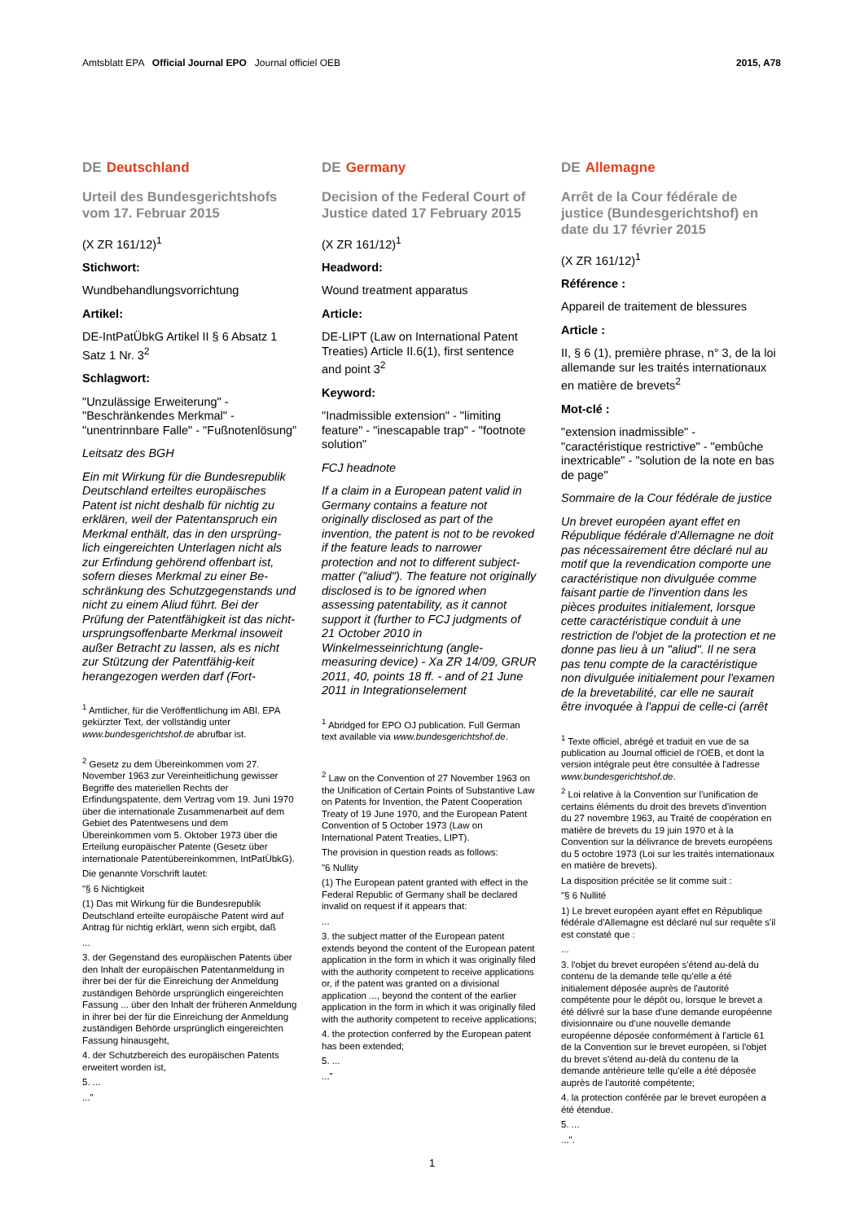Amtsblatt EPA Official Journal EPO Journal officiel OEB
2015, A78
DE Deutschland
Urteil des Bundesgerichtshofs vom 17. Februar 2015
(X ZR 161/12)<sup>1</sup>
Stichwort:
Wundbehandlungsvorrichtung
Artikel:
DE-IntPatÜbkG Artikel II § 6 Absatz 1 Satz 1 Nr. 3<sup>2</sup>
Schlagwort:
"Unzulässige Erweiterung" - "Beschränkendes Merkmal" - "unentrinnbare Falle" - "Fußnotenlösung"
Leitsatz des BGH
Ein mit Wirkung für die Bundesrepublik Deutschland erteiltes europäisches Patent ist nicht deshalb für nichtig zu erklären, weil der Patentanspruch ein Merkmal enthält, das in den ursprüng-lich eingereichten Unterlagen nicht als zur Erfindung gehörend offenbart ist, sofern dieses Merkmal zu einer Be-schränkung des Schutzgegenstands und nicht zu einem Aliud führt. Bei der Prüfung der Patentfähigkeit ist das nicht-ursprungsoffenbarte Merkmal insoweit außer Betracht zu lassen, als es nicht zur Stützung der Patentfähig-keit herangezogen werden darf (Fort-
<sup>1</sup> Amtlicher, für die Veröffentlichung im ABl. EPA gekürzter Text, der vollständig unter www.bundesgerichtshof.de abrufbar ist.
<sup>2</sup> Gesetz zu dem Übereinkommen vom 27. November 1963 zur Vereinheitlichung gewisser Begriffe des materiellen Rechts der Erfindungspatente, dem Vertrag vom 19. Juni 1970 über die internationale Zusammenarbeit auf dem Gebiet des Patentwesens und dem Übereinkommen vom 5. Oktober 1973 über die Erteilung europäischer Patente (Gesetz über internationale Patentübereinkommen, IntPatÜbkG).
Die genannte Vorschrift lautet:
"§ 6 Nichtigkeit
(1) Das mit Wirkung für die Bundesrepublik Deutschland erteilte europäische Patent wird auf Antrag für nichtig erklärt, wenn sich ergibt, daß
...
3. der Gegenstand des europäischen Patents über den Inhalt der europäischen Patentanmeldung in ihrer bei der für die Einreichung der Anmeldung zuständigen Behörde ursprünglich eingereichten Fassung ... über den Inhalt der früheren Anmeldung in ihrer bei der für die Einreichung der Anmeldung zuständigen Behörde ursprünglich eingereichten Fassung hinausgeht,
4. der Schutzbereich des europäischen Patents erweitert worden ist,
5. ...
..."
DE Germany
Decision of the Federal Court of Justice dated 17 February 2015
(X ZR 161/12)<sup>1</sup>
Headword:
Wound treatment apparatus
Article:
DE-LIPT (Law on International Patent Treaties) Article II.6(1), first sentence and point 3<sup>2</sup>
Keyword:
"Inadmissible extension" - "limiting feature" - "inescapable trap" - "footnote solution"
FCJ headnote
If a claim in a European patent valid in Germany contains a feature not originally disclosed as part of the invention, the patent is not to be revoked if the feature leads to narrower protection and not to different subject-matter ("aliud"). The feature not originally disclosed is to be ignored when assessing patentability, as it cannot support it (further to FCJ judgments of 21 October 2010 in Winkelmesseinrichtung (angle-measuring device) - Xa ZR 14/09, GRUR 2011, 40, points 18 ff. - and of 21 June 2011 in Integrationselement
<sup>1</sup> Abridged for EPO OJ publication. Full German text available via www.bundesgerichtshof.de.
<sup>2</sup> Law on the Convention of 27 November 1963 on the Unification of Certain Points of Substantive Law on Patents for Invention, the Patent Cooperation Treaty of 19 June 1970, and the European Patent Convention of 5 October 1973 (Law on International Patent Treaties, LIPT).
The provision in question reads as follows:
"6 Nullity
(1) The European patent granted with effect in the Federal Republic of Germany shall be declared invalid on request if it appears that:
...
3. the subject matter of the European patent extends beyond the content of the European patent application in the form in which it was originally filed with the authority competent to receive applications or, if the patent was granted on a divisional application ..., beyond the content of the earlier application in the form in which it was originally filed with the authority competent to receive applications;
4. the protection conferred by the European patent has been extended;
5. ...
..."
DE Allemagne
Arrêt de la Cour fédérale de justice (Bundesgerichtshof) en date du 17 février 2015
(X ZR 161/12)<sup>1</sup>
Référence :
Appareil de traitement de blessures
Article :
II, § 6 (1), première phrase, n° 3, de la loi allemande sur les traités internationaux en matière de brevets<sup>2</sup>
Mot-clé :
"extension inadmissible" - "caractéristique restrictive" - "embûche inextricable" - "solution de la note en bas de page"
Sommaire de la Cour fédérale de justice
Un brevet européen ayant effet en République fédérale d'Allemagne ne doit pas nécessairement être déclaré nul au motif que la revendication comporte une caractéristique non divulguée comme faisant partie de l'invention dans les pièces produites initialement, lorsque cette caractéristique conduit à une restriction de l'objet de la protection et ne donne pas lieu à un "aliud". Il ne sera pas tenu compte de la caractéristique non divulguée initialement pour l'examen de la brevetabilité, car elle ne saurait être invoquée à l'appui de celle-ci (arrêt
<sup>1</sup> Texte officiel, abrégé et traduit en vue de sa publication au Journal officiel de l'OEB, et dont la version intégrale peut être consultée à l'adresse www.bundesgerichtshof.de.
<sup>2</sup> Loi relative à la Convention sur l'unification de certains éléments du droit des brevets d'invention du 27 novembre 1963, au Traité de coopération en matière de brevets du 19 juin 1970 et à la Convention sur la délivrance de brevets européens du 5 octobre 1973 (Loi sur les traités internationaux en matière de brevets).
La disposition précitée se lit comme suit :
"§ 6 Nullité
1) Le brevet européen ayant effet en République fédérale d'Allemagne est déclaré nul sur requête s'il est constaté que :
...
3. l'objet du brevet européen s'étend au-delà du contenu de la demande telle qu'elle a été initialement déposée auprès de l'autorité compétente pour le dépôt ou, lorsque le brevet a été délivré sur la base d'une demande européenne divisionnaire ou d'une nouvelle demande européenne déposée conformément à l'article 61 de la Convention sur le brevet européen, si l'objet du brevet s'étend au-delà du contenu de la demande antérieure telle qu'elle a été déposée auprès de l'autorité compétente;
4. la protection conférée par le brevet européen a été étendue.
5. ...
...".
1